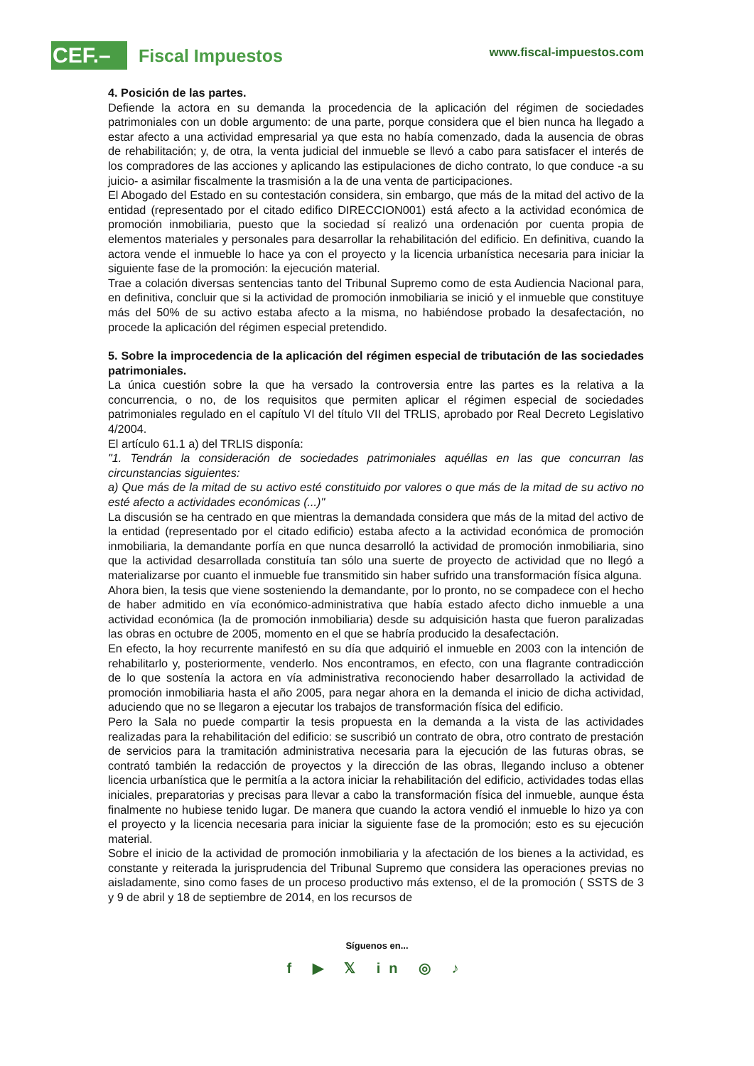CEF.– Fiscal Impuestos www.fiscal-impuestos.com
4. Posición de las partes.
Defiende la actora en su demanda la procedencia de la aplicación del régimen de sociedades patrimoniales con un doble argumento: de una parte, porque considera que el bien nunca ha llegado a estar afecto a una actividad empresarial ya que esta no había comenzado, dada la ausencia de obras de rehabilitación; y, de otra, la venta judicial del inmueble se llevó a cabo para satisfacer el interés de los compradores de las acciones y aplicando las estipulaciones de dicho contrato, lo que conduce -a su juicio- a asimilar fiscalmente la trasmisión a la de una venta de participaciones.
El Abogado del Estado en su contestación considera, sin embargo, que más de la mitad del activo de la entidad (representado por el citado edifico DIRECCION001) está afecto a la actividad económica de promoción inmobiliaria, puesto que la sociedad sí realizó una ordenación por cuenta propia de elementos materiales y personales para desarrollar la rehabilitación del edificio. En definitiva, cuando la actora vende el inmueble lo hace ya con el proyecto y la licencia urbanística necesaria para iniciar la siguiente fase de la promoción: la ejecución material.
Trae a colación diversas sentencias tanto del Tribunal Supremo como de esta Audiencia Nacional para, en definitiva, concluir que si la actividad de promoción inmobiliaria se inició y el inmueble que constituye más del 50% de su activo estaba afecto a la misma, no habiéndose probado la desafectación, no procede la aplicación del régimen especial pretendido.
5. Sobre la improcedencia de la aplicación del régimen especial de tributación de las sociedades patrimoniales.
La única cuestión sobre la que ha versado la controversia entre las partes es la relativa a la concurrencia, o no, de los requisitos que permiten aplicar el régimen especial de sociedades patrimoniales regulado en el capítulo VI del título VII del TRLIS, aprobado por Real Decreto Legislativo 4/2004.
El artículo 61.1 a) del TRLIS disponía:
"1. Tendrán la consideración de sociedades patrimoniales aquéllas en las que concurran las circunstancias siguientes:
a) Que más de la mitad de su activo esté constituido por valores o que más de la mitad de su activo no esté afecto a actividades económicas (...)"
La discusión se ha centrado en que mientras la demandada considera que más de la mitad del activo de la entidad (representado por el citado edificio) estaba afecto a la actividad económica de promoción inmobiliaria, la demandante porfía en que nunca desarrolló la actividad de promoción inmobiliaria, sino que la actividad desarrollada constituía tan sólo una suerte de proyecto de actividad que no llegó a materializarse por cuanto el inmueble fue transmitido sin haber sufrido una transformación física alguna.
Ahora bien, la tesis que viene sosteniendo la demandante, por lo pronto, no se compadece con el hecho de haber admitido en vía económico-administrativa que había estado afecto dicho inmueble a una actividad económica (la de promoción inmobiliaria) desde su adquisición hasta que fueron paralizadas las obras en octubre de 2005, momento en el que se habría producido la desafectación.
En efecto, la hoy recurrente manifestó en su día que adquirió el inmueble en 2003 con la intención de rehabilitarlo y, posteriormente, venderlo. Nos encontramos, en efecto, con una flagrante contradicción de lo que sostenía la actora en vía administrativa reconociendo haber desarrollado la actividad de promoción inmobiliaria hasta el año 2005, para negar ahora en la demanda el inicio de dicha actividad, aduciendo que no se llegaron a ejecutar los trabajos de transformación física del edificio.
Pero la Sala no puede compartir la tesis propuesta en la demanda a la vista de las actividades realizadas para la rehabilitación del edificio: se suscribió un contrato de obra, otro contrato de prestación de servicios para la tramitación administrativa necesaria para la ejecución de las futuras obras, se contrató también la redacción de proyectos y la dirección de las obras, llegando incluso a obtener licencia urbanística que le permitía a la actora iniciar la rehabilitación del edificio, actividades todas ellas iniciales, preparatorias y precisas para llevar a cabo la transformación física del inmueble, aunque ésta finalmente no hubiese tenido lugar. De manera que cuando la actora vendió el inmueble lo hizo ya con el proyecto y la licencia necesaria para iniciar la siguiente fase de la promoción; esto es su ejecución material.
Sobre el inicio de la actividad de promoción inmobiliaria y la afectación de los bienes a la actividad, es constante y reiterada la jurisprudencia del Tribunal Supremo que considera las operaciones previas no aisladamente, sino como fases de un proceso productivo más extenso, el de la promoción ( SSTS de 3 y 9 de abril y 18 de septiembre de 2014, en los recursos de
Síguenos en...
f ▶ 𝕏 in ◎ ♪